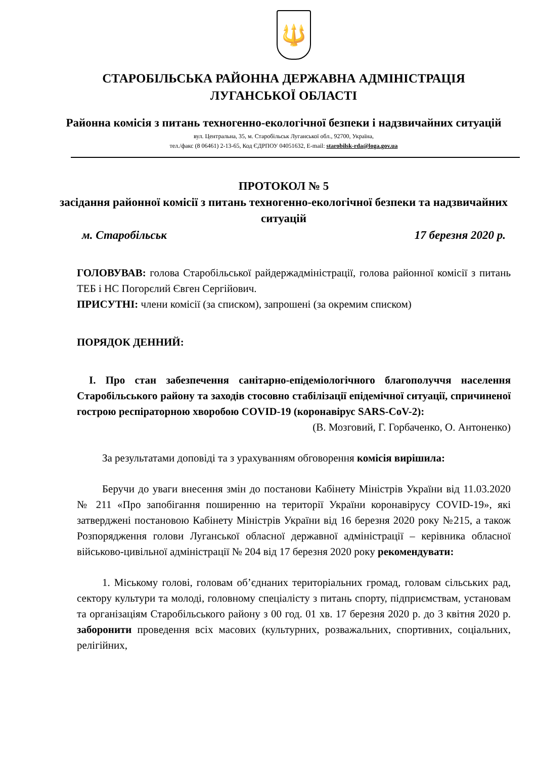🔱
СТАРОБІЛЬСЬКА РАЙОННА ДЕРЖАВНА АДМІНІСТРАЦІЯ
ЛУГАНСЬКОЇ ОБЛАСТІ
Районна комісія з питань техногенно-екологічної безпеки і надзвичайних ситуацій
вул. Центральна, 35, м. Старобільськ Луганської обл., 92700, Україна,
тел./факс (8 06461) 2-13-65, Код ЄДРПОУ 04051632, E-mail: starobilsk-rda@loga.gov.ua
ПРОТОКОЛ № 5
засідання районної комісії з питань техногенно-екологічної безпеки та надзвичайних ситуацій
м. Старобільськ 17 березня 2020 р.
ГОЛОВУВАВ: голова Старобільської райдержадміністрації, голова районної комісії з питань ТЕБ і НС Погорєлий Євген Сергійович.
ПРИСУТНІ: члени комісії (за списком), запрошені (за окремим списком)
ПОРЯДОК ДЕННИЙ:
І. Про стан забезпечення санітарно-епідеміологічного благополуччя населення Старобільського району та заходів стосовно стабілізації епідемічної ситуації, спричиненої гострою респіраторною хворобою COVID-19 (коронавірус SARS-CoV-2):
(В. Мозговий, Г. Горбаченко, О. Антоненко)
За результатами доповіді та з урахуванням обговорення комісія вирішила:
Беручи до уваги внесення змін до постанови Кабінету Міністрів України від 11.03.2020 № 211 «Про запобігання поширенню на території України коронавірусу COVID-19», які затверджені постановою Кабінету Міністрів України від 16 березня 2020 року №215, а також Розпорядження голови Луганської обласної державної адміністрації – керівника обласної військово-цивільної адміністрації № 204 від 17 березня 2020 року рекомендувати:
1. Міському голові, головам об’єднаних територіальних громад, головам сільських рад, сектору культури та молоді, головному спеціалісту з питань спорту, підприємствам, установам та організаціям Старобільського району з 00 год. 01 хв. 17 березня 2020 р. до 3 квітня 2020 р. заборонити проведення всіх масових (культурних, розважальних, спортивних, соціальних, релігійних,